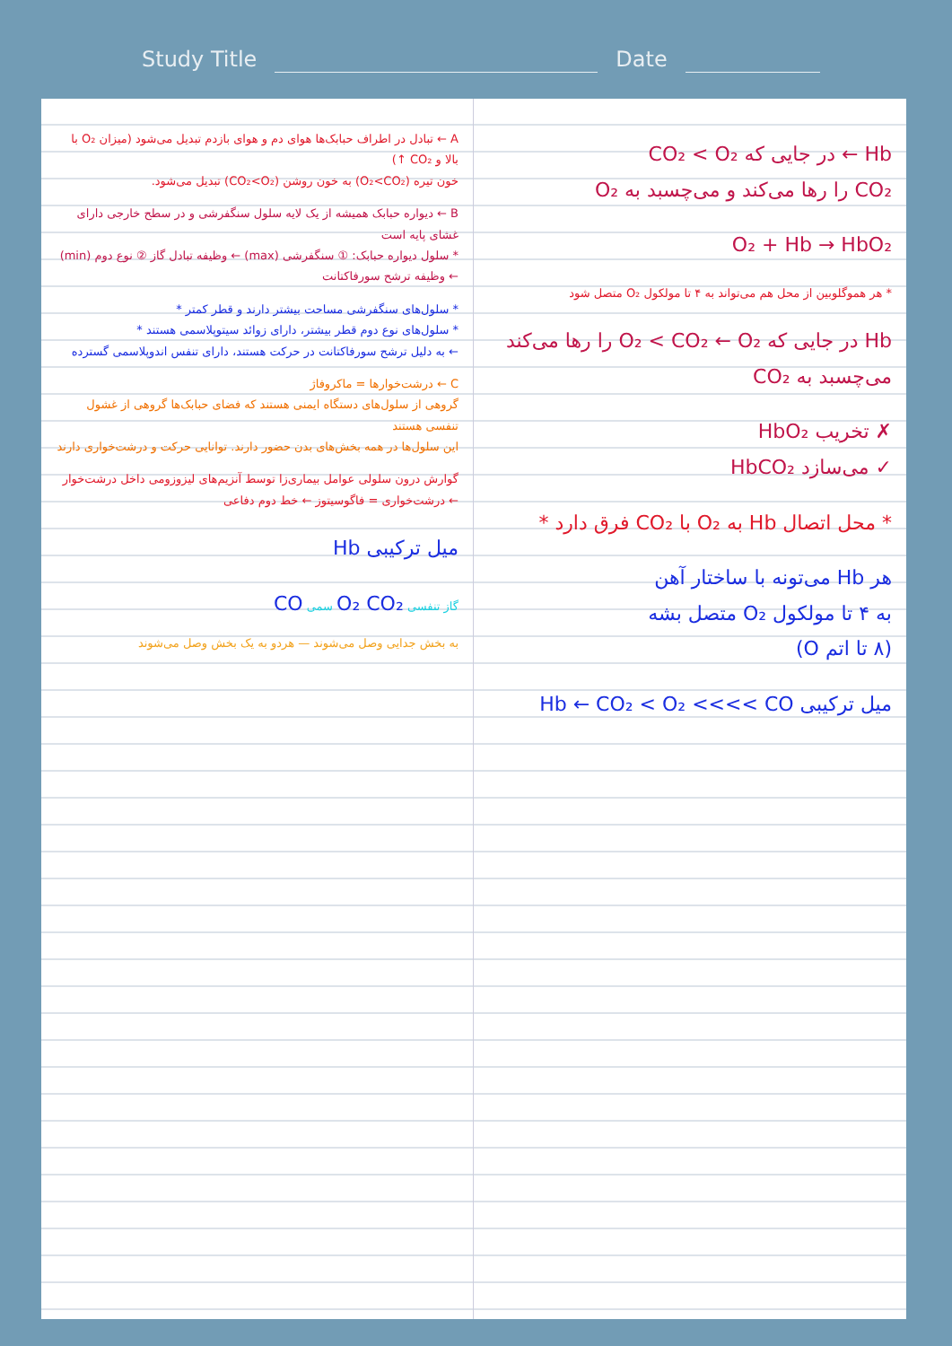Study Title Date
A ← تبادل در اطراف حبابک‌ها هوای دم و هوای بازدم تبدیل می‌شود (میزان O₂ با بالا و CO₂ ↑)
خون تیره (O₂<CO₂) به خون روشن (CO₂<O₂) تبدیل می‌شود.
B ← دیواره حبابک همیشه از یک لایه سلول سنگفرشی و در سطح خارجی دارای غشای پایه است
* سلول دیواره حبابک: ① سنگفرشی (max) ← وظیفه تبادل گاز ② نوع دوم (min) ← وظیفه ترشح سورفاکتانت
* سلول‌های سنگفرشی مساحت بیشتر دارند و قطر کمتر *
* سلول‌های نوع دوم قطر بیشتر، دارای زوائد سیتوپلاسمی هستند *
← به دلیل ترشح سورفاکتانت در حرکت هستند، دارای تنفس اندوپلاسمی گسترده
C ← درشت‌خوارها = ماکروفاژ
گروهی از سلول‌های دستگاه ایمنی هستند که فضای حبابک‌ها گروهی از غشول تنفسی هستند
این سلول‌ها در همه بخش‌های بدن حضور دارند. توانایی حرکت و درشت‌خواری دارند
گوارش درون سلولی عوامل بیماری‌زا توسط آنزیم‌های لیزوزومی داخل درشت‌خوار ← درشت‌خواری = فاگوسیتوز ← خط دوم دفاعی
میل ترکیبی Hb
گاز تنفسی O₂ CO₂ سمی CO
به بخش جدایی وصل می‌شوند — هردو به یک بخش وصل می‌شوند
Hb ← در جایی که CO₂ < O₂
CO₂ را رها می‌کند و می‌چسبد به O₂
O₂ + Hb → HbO₂
* هر هموگلوبین از محل هم می‌تواند به ۴ تا مولکول O₂ متصل شود
Hb در جایی که O₂ < CO₂ ← O₂ را رها می‌کند
می‌چسبد به CO₂
✗ تخریب HbO₂
✓ می‌سازد HbCO₂
* محل اتصال Hb به O₂ با CO₂ فرق دارد *
هر Hb می‌تونه با ساختار آهن
به ۴ تا مولکول O₂ متصل بشه
(۸ تا اتم O)
میل ترکیبی Hb ← CO₂ < O₂ <<<< CO